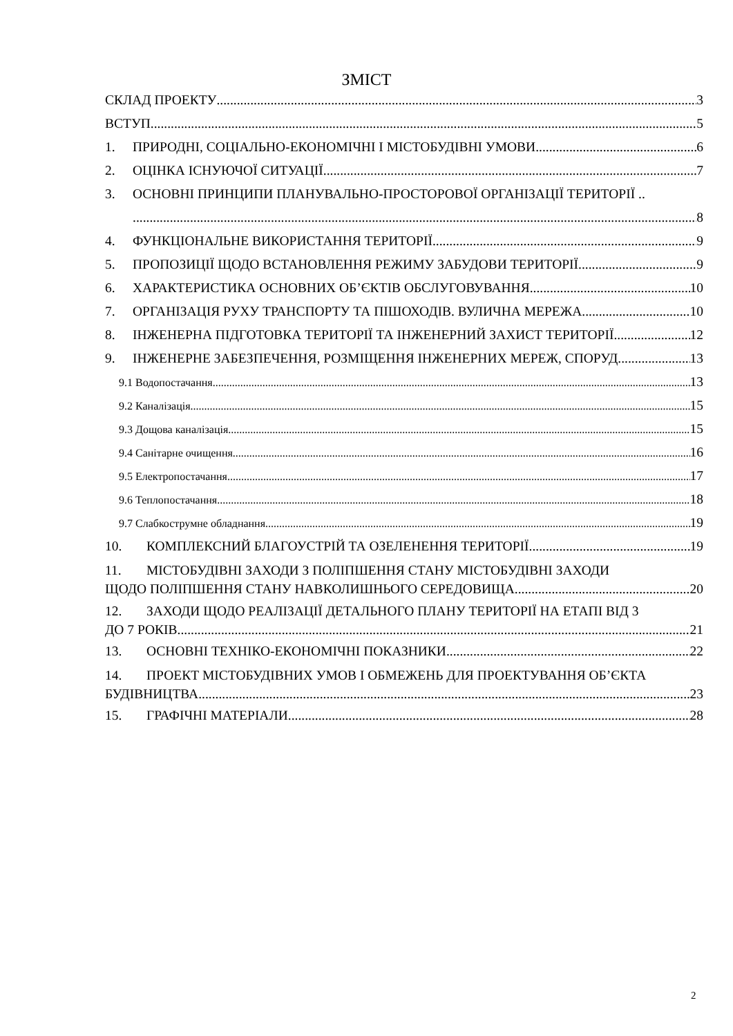ЗМІСТ
СКЛАД ПРОЕКТУ 3
ВСТУП 5
1. ПРИРОДНІ, СОЦІАЛЬНО-ЕКОНОМІЧНІ І МІСТОБУДІВНІ УМОВИ 6
2. ОЦІНКА ІСНУЮЧОЇ СИТУАЦІЇ 7
3. ОСНОВНІ ПРИНЦИПИ ПЛАНУВАЛЬНО-ПРОСТОРОВОЇ ОРГАНІЗАЦІЇ ТЕРИТОРІЇ ..
8
4. ФУНКЦІОНАЛЬНЕ ВИКОРИСТАННЯ ТЕРИТОРІЇ 9
5. ПРОПОЗИЦІЇ ЩОДО ВСТАНОВЛЕННЯ РЕЖИМУ ЗАБУДОВИ ТЕРИТОРІЇ 9
6. ХАРАКТЕРИСТИКА ОСНОВНИХ ОБ’ЄКТІВ ОБСЛУГОВУВАННЯ 10
7. ОРГАНІЗАЦІЯ РУХУ ТРАНСПОРТУ ТА ПІШОХОДІВ. ВУЛИЧНА МЕРЕЖА 10
8. ІНЖЕНЕРНА ПІДГОТОВКА ТЕРИТОРІЇ ТА ІНЖЕНЕРНИЙ ЗАХИСТ ТЕРИТОРІЇ 12
9. ІНЖЕНЕРНЕ ЗАБЕЗПЕЧЕННЯ, РОЗМІЩЕННЯ ІНЖЕНЕРНИХ МЕРЕЖ, СПОРУД 13
9.1 Водопостачання 13
9.2 Каналізація 15
9.3 Дощова каналізація 15
9.4 Санітарне очищення 16
9.5 Електропостачання 17
9.6 Теплопостачання 18
9.7 Слабкострумне обладнання 19
10. КОМПЛЕКСНИЙ БЛАГОУСТРІЙ ТА ОЗЕЛЕНЕННЯ ТЕРИТОРІЇ 19
11. МІСТОБУДІВНІ ЗАХОДИ З ПОЛІПШЕННЯ СТАНУ МІСТОБУДІВНІ ЗАХОДИ
ЩОДО ПОЛІПШЕННЯ СТАНУ НАВКОЛИШНЬОГО СЕРЕДОВИЩА 20
12. ЗАХОДИ ЩОДО РЕАЛІЗАЦІЇ ДЕТАЛЬНОГО ПЛАНУ ТЕРИТОРІЇ НА ЕТАПІ ВІД 3
ДО 7 РОКІВ 21
13. ОСНОВНІ ТЕХНІКО-ЕКОНОМІЧНІ ПОКАЗНИКИ 22
14. ПРОЕКТ МІСТОБУДІВНИХ УМОВ І ОБМЕЖЕНЬ ДЛЯ ПРОЕКТУВАННЯ ОБ’ЄКТА
БУДІВНИЦТВА 23
15. ГРАФІЧНІ МАТЕРІАЛИ 28
2